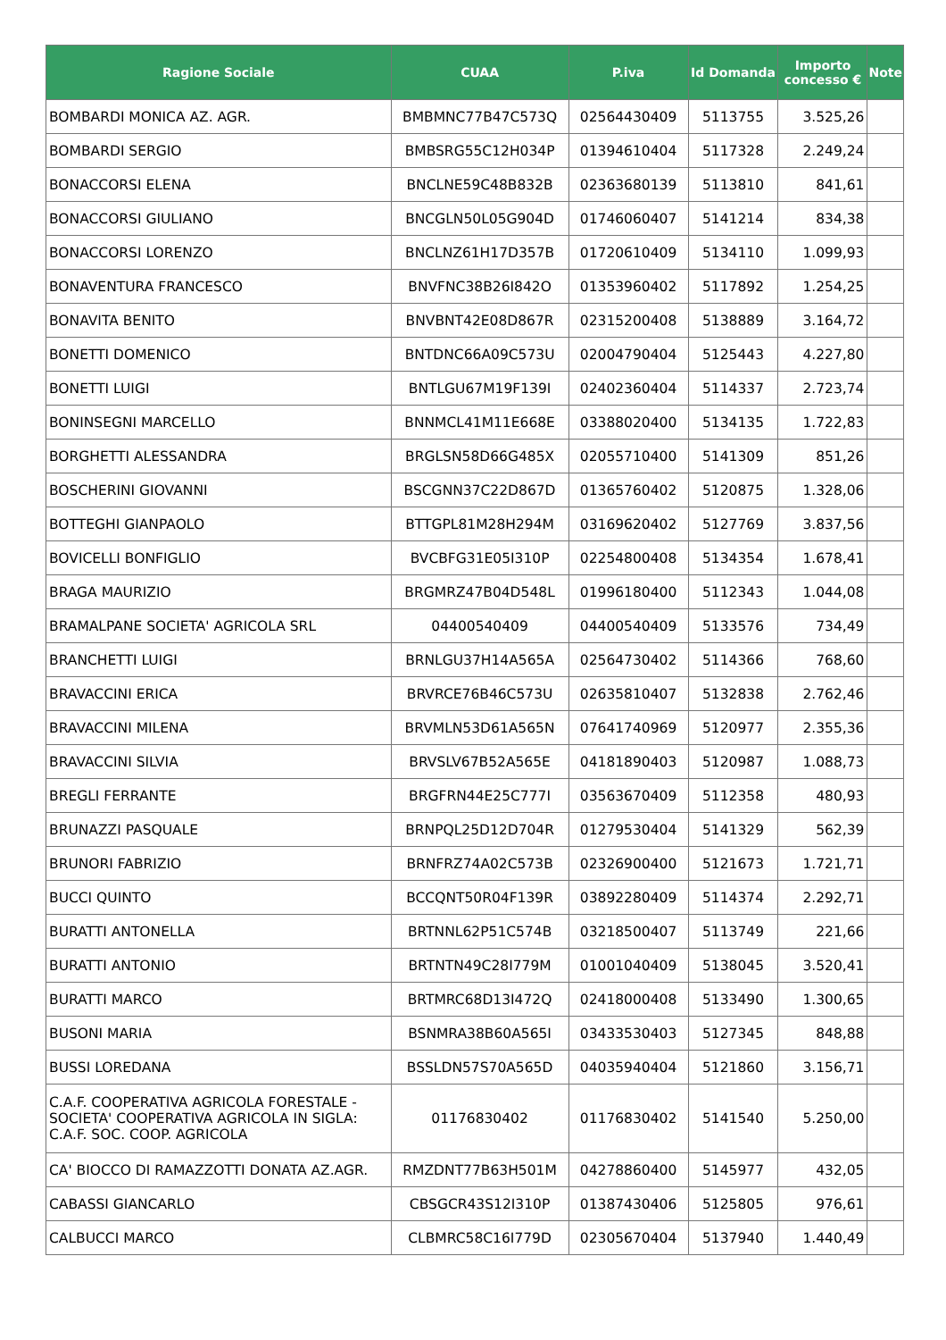| Ragione Sociale | CUAA | P.iva | Id Domanda | Importo concesso € | Note |
| --- | --- | --- | --- | --- | --- |
| BOMBARDI MONICA AZ. AGR. | BMBMNC77B47C573Q | 02564430409 | 5113755 | 3.525,26 | |
| BOMBARDI SERGIO | BMBSRG55C12H034P | 01394610404 | 5117328 | 2.249,24 | |
| BONACCORSI ELENA | BNCLNE59C48B832B | 02363680139 | 5113810 | 841,61 | |
| BONACCORSI GIULIANO | BNCGLN50L05G904D | 01746060407 | 5141214 | 834,38 | |
| BONACCORSI LORENZO | BNCLNZ61H17D357B | 01720610409 | 5134110 | 1.099,93 | |
| BONAVENTURA FRANCESCO | BNVFNC38B26I842O | 01353960402 | 5117892 | 1.254,25 | |
| BONAVITA BENITO | BNVBNT42E08D867R | 02315200408 | 5138889 | 3.164,72 | |
| BONETTI DOMENICO | BNTDNC66A09C573U | 02004790404 | 5125443 | 4.227,80 | |
| BONETTI LUIGI | BNTLGU67M19F139I | 02402360404 | 5114337 | 2.723,74 | |
| BONINSEGNI MARCELLO | BNNMCL41M11E668E | 03388020400 | 5134135 | 1.722,83 | |
| BORGHETTI ALESSANDRA | BRGLSN58D66G485X | 02055710400 | 5141309 | 851,26 | |
| BOSCHERINI GIOVANNI | BSCGNN37C22D867D | 01365760402 | 5120875 | 1.328,06 | |
| BOTTEGHI GIANPAOLO | BTTGPL81M28H294M | 03169620402 | 5127769 | 3.837,56 | |
| BOVICELLI BONFIGLIO | BVCBFG31E05I310P | 02254800408 | 5134354 | 1.678,41 | |
| BRAGA MAURIZIO | BRGMRZ47B04D548L | 01996180400 | 5112343 | 1.044,08 | |
| BRAMALPANE SOCIETA' AGRICOLA SRL | 04400540409 | 04400540409 | 5133576 | 734,49 | |
| BRANCHETTI LUIGI | BRNLGU37H14A565A | 02564730402 | 5114366 | 768,60 | |
| BRAVACCINI ERICA | BRVRCE76B46C573U | 02635810407 | 5132838 | 2.762,46 | |
| BRAVACCINI MILENA | BRVMLN53D61A565N | 07641740969 | 5120977 | 2.355,36 | |
| BRAVACCINI SILVIA | BRVSLV67B52A565E | 04181890403 | 5120987 | 1.088,73 | |
| BREGLI FERRANTE | BRGFRN44E25C777I | 03563670409 | 5112358 | 480,93 | |
| BRUNAZZI PASQUALE | BRNPQL25D12D704R | 01279530404 | 5141329 | 562,39 | |
| BRUNORI FABRIZIO | BRNFRZ74A02C573B | 02326900400 | 5121673 | 1.721,71 | |
| BUCCI QUINTO | BCCQNT50R04F139R | 03892280409 | 5114374 | 2.292,71 | |
| BURATTI ANTONELLA | BRTNNL62P51C574B | 03218500407 | 5113749 | 221,66 | |
| BURATTI ANTONIO | BRTNTN49C28I779M | 01001040409 | 5138045 | 3.520,41 | |
| BURATTI MARCO | BRTMRC68D13I472Q | 02418000408 | 5133490 | 1.300,65 | |
| BUSONI MARIA | BSNMRA38B60A565I | 03433530403 | 5127345 | 848,88 | |
| BUSSI LOREDANA | BSSLDN57S70A565D | 04035940404 | 5121860 | 3.156,71 | |
| C.A.F. COOPERATIVA AGRICOLA FORESTALE - SOCIETA' COOPERATIVA AGRICOLA IN SIGLA: C.A.F. SOC. COOP. AGRICOLA | 01176830402 | 01176830402 | 5141540 | 5.250,00 | |
| CA' BIOCCO DI RAMAZZOTTI DONATA AZ.AGR. | RMZDNT77B63H501M | 04278860400 | 5145977 | 432,05 | |
| CABASSI GIANCARLO | CBSGCR43S12I310P | 01387430406 | 5125805 | 976,61 | |
| CALBUCCI MARCO | CLBMRC58C16I779D | 02305670404 | 5137940 | 1.440,49 | |